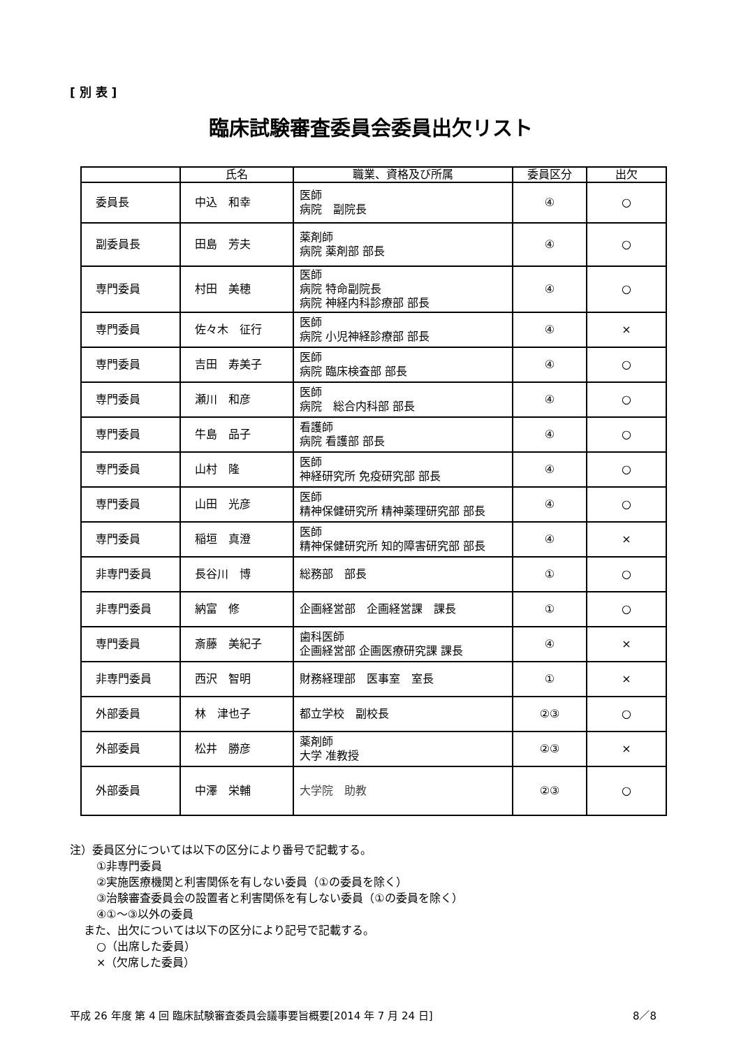[ 別 表 ]
臨床試験審査委員会委員出欠リスト
| | 氏名 | 職業、資格及び所属 | 委員区分 | 出欠 |
| --- | --- | --- | --- | --- |
| 委員長 | 中込 和幸 | 医師 病院 副院長 | ④ | ○ |
| 副委員長 | 田島 芳夫 | 薬剤師 病院 薬剤部 部長 | ④ | ○ |
| 専門委員 | 村田 美穂 | 医師 病院 特命副院長 病院 神経内科診療部 部長 | ④ | ○ |
| 専門委員 | 佐々木 征行 | 医師 病院 小児神経診療部 部長 | ④ | × |
| 専門委員 | 吉田 寿美子 | 医師 病院 臨床検査部 部長 | ④ | ○ |
| 専門委員 | 瀬川 和彦 | 医師 病院 総合内科部 部長 | ④ | ○ |
| 専門委員 | 牛島 品子 | 看護師 病院 看護部 部長 | ④ | ○ |
| 専門委員 | 山村 隆 | 医師 神経研究所 免疫研究部 部長 | ④ | ○ |
| 専門委員 | 山田 光彦 | 医師 精神保健研究所 精神薬理研究部 部長 | ④ | ○ |
| 専門委員 | 稲垣 真澄 | 医師 精神保健研究所 知的障害研究部 部長 | ④ | × |
| 非専門委員 | 長谷川 博 | 総務部 部長 | ① | ○ |
| 非専門委員 | 納富 修 | 企画経営部 企画経営課 課長 | ① | ○ |
| 専門委員 | 斎藤 美紀子 | 歯科医師 企画経営部 企画医療研究課 課長 | ④ | × |
| 非専門委員 | 西沢 智明 | 財務経理部 医事室 室長 | ① | × |
| 外部委員 | 林 津也子 | 都立学校 副校長 | ②③ | ○ |
| 外部委員 | 松井 勝彦 | 薬剤師 大学 准教授 | ②③ | × |
| 外部委員 | 中澤 栄輔 | 大学院 助教 | ②③ | ○ |
注）委員区分については以下の区分により番号で記載する。
①非専門委員
②実施医療機関と利害関係を有しない委員（①の委員を除く）
③治験審査委員会の設置者と利害関係を有しない委員（①の委員を除く）
④①～③以外の委員
また、出欠については以下の区分により記号で記載する。
○（出席した委員）
×（欠席した委員）
平成 26 年度 第 4 回 臨床試験審査委員会議事要旨概要[2014 年 7 月 24 日] 8／8